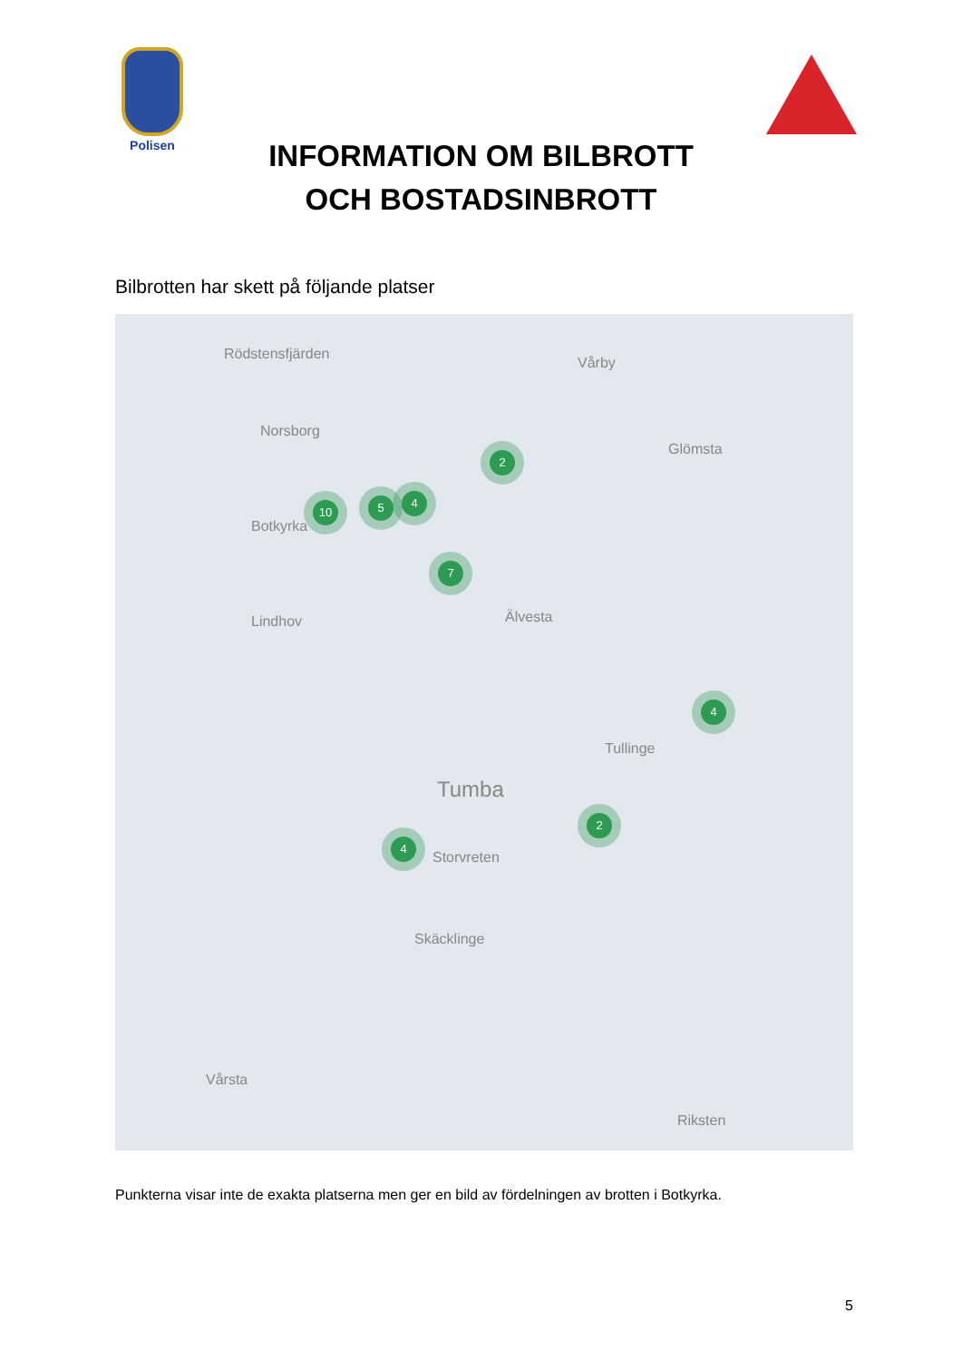Polisen
INFORMATION OM BILBROTT
OCH BOSTADSINBROTT
Bilbrotten har skett på följande platser
Rödstensfjärden
Vårby
Norsborg
Glömsta
Botkyrka
Älvesta Lindhov
Tullinge
Tumba
Storvreten
Skäcklinge
Riksten
Vårsta
10 5 4
2
7
4
2
4
Punkterna visar inte de exakta platserna men ger en bild av fördelningen av brotten i Botkyrka.
5